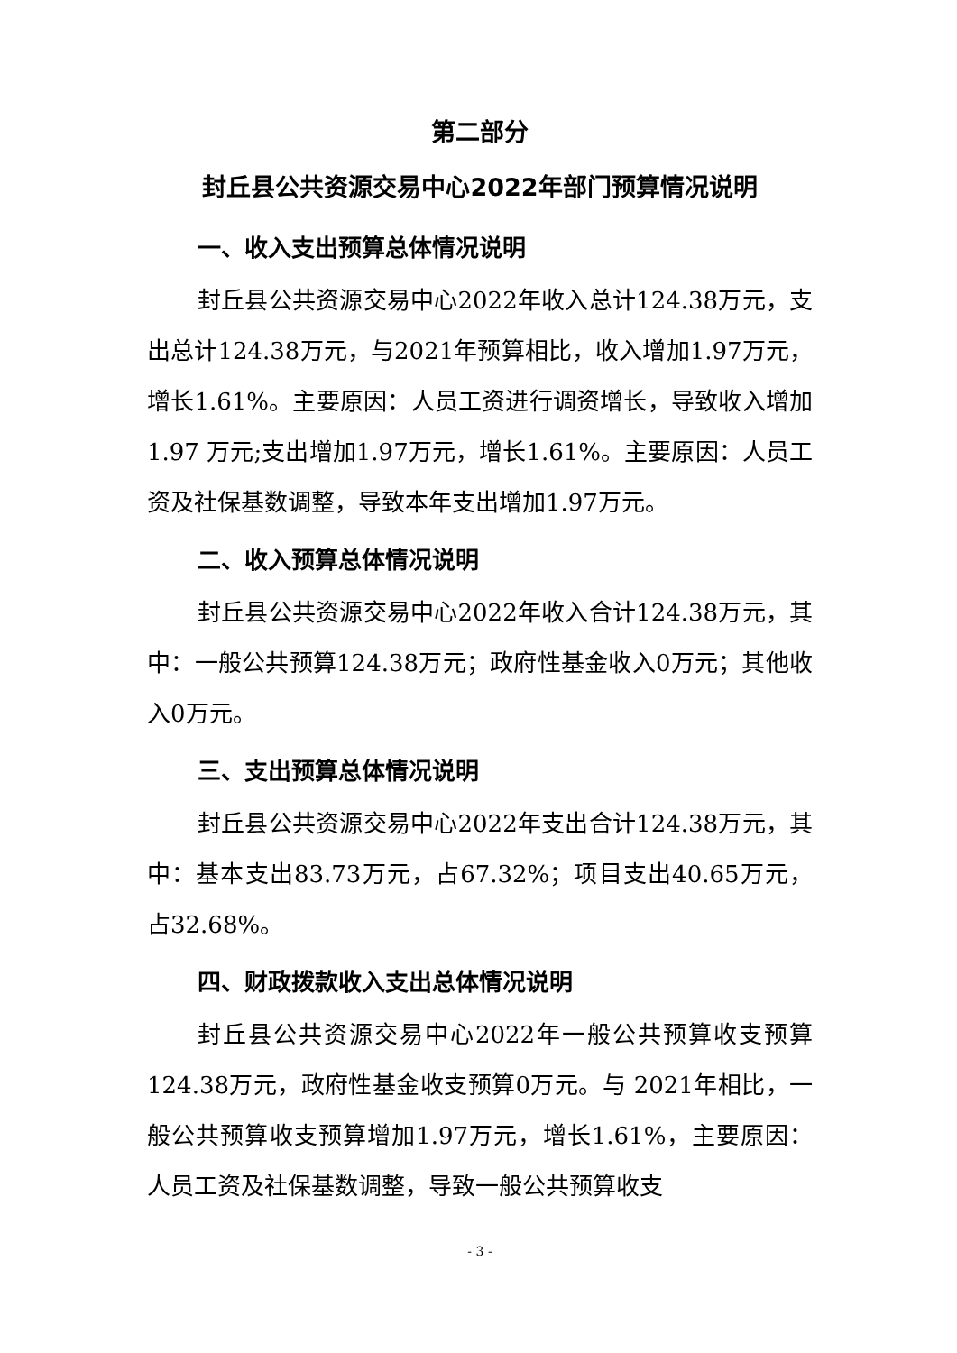第二部分
封丘县公共资源交易中心2022年部门预算情况说明
一、收入支出预算总体情况说明
封丘县公共资源交易中心2022年收入总计124.38万元，支出总计124.38万元，与2021年预算相比，收入增加1.97万元，增长1.61%。主要原因：人员工资进行调资增长，导致收入增加 1.97 万元;支出增加1.97万元，增长1.61%。主要原因：人员工资及社保基数调整，导致本年支出增加1.97万元。
二、收入预算总体情况说明
封丘县公共资源交易中心2022年收入合计124.38万元，其中：一般公共预算124.38万元；政府性基金收入0万元；其他收入0万元。
三、支出预算总体情况说明
封丘县公共资源交易中心2022年支出合计124.38万元，其中：基本支出83.73万元，占67.32%；项目支出40.65万元，占32.68%。
四、财政拨款收入支出总体情况说明
封丘县公共资源交易中心2022年一般公共预算收支预算124.38万元，政府性基金收支预算0万元。与 2021年相比，一般公共预算收支预算增加1.97万元，增长1.61%，主要原因：人员工资及社保基数调整，导致一般公共预算收支
- 3 -